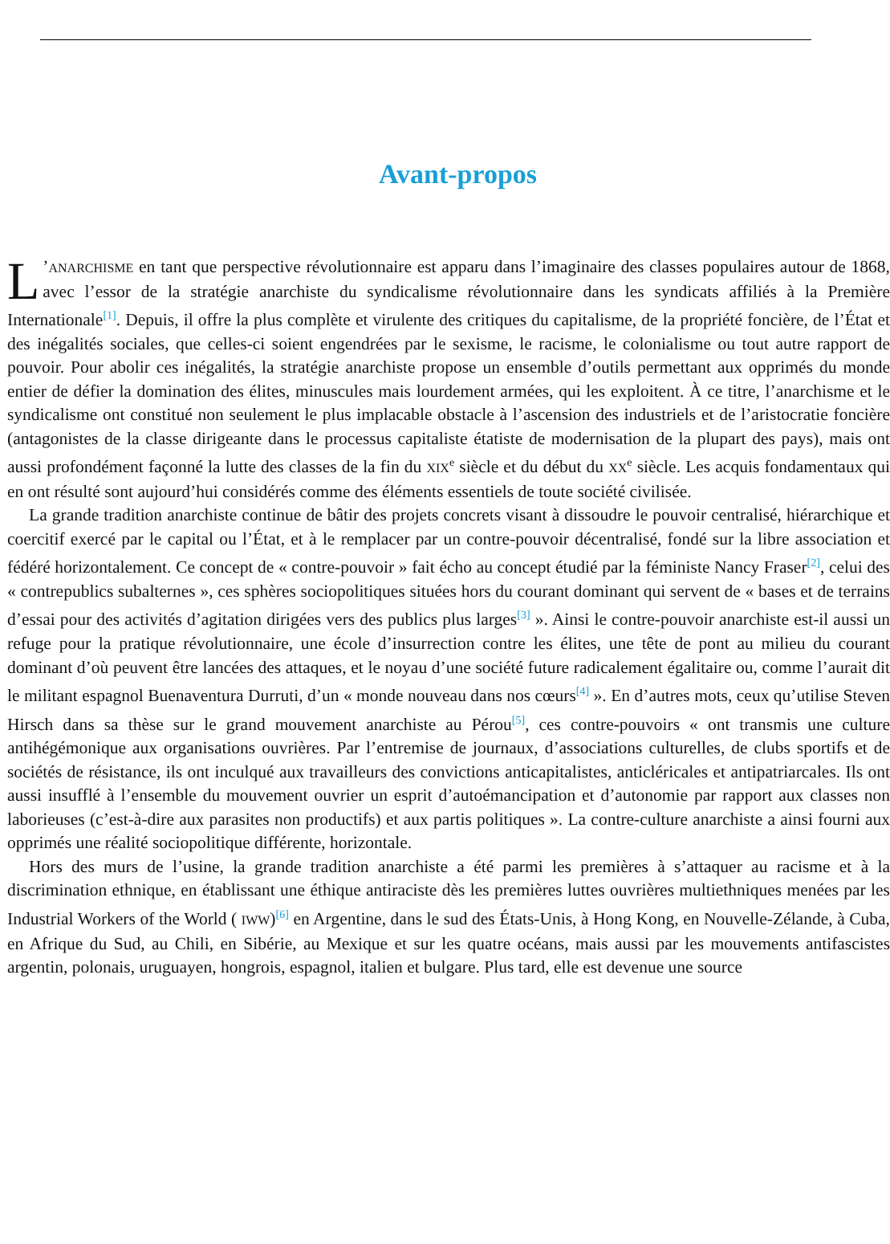Avant-propos
L’ANARCHISME en tant que perspective révolutionnaire est apparu dans l’imaginaire des classes populaires autour de 1868, avec l’essor de la stratégie anarchiste du syndicalisme révolutionnaire dans les syndicats affiliés à la Première Internationale<sup>[1]</sup>. Depuis, il offre la plus complète et virulente des critiques du capitalisme, de la propriété foncière, de l’État et des inégalités sociales, que celles-ci soient engendrées par le sexisme, le racisme, le colonialisme ou tout autre rapport de pouvoir. Pour abolir ces inégalités, la stratégie anarchiste propose un ensemble d’outils permettant aux opprimés du monde entier de défier la domination des élites, minuscules mais lourdement armées, qui les exploitent. À ce titre, l’anarchisme et le syndicalisme ont constitué non seulement le plus implacable obstacle à l’ascension des industriels et de l’aristocratie foncière (antagonistes de la classe dirigeante dans le processus capitaliste étatiste de modernisation de la plupart des pays), mais ont aussi profondément façonné la lutte des classes de la fin du XIX<sup>e</sup> siècle et du début du XX<sup>e</sup> siècle. Les acquis fondamentaux qui en ont résulté sont aujourd’hui considérés comme des éléments essentiels de toute société civilisée.
La grande tradition anarchiste continue de bâtir des projets concrets visant à dissoudre le pouvoir centralisé, hiérarchique et coercitif exercé par le capital ou l’État, et à le remplacer par un contre-pouvoir décentralisé, fondé sur la libre association et fédéré horizontalement. Ce concept de « contre-pouvoir » fait écho au concept étudié par la féministe Nancy Fraser<sup>[2]</sup>, celui des « contrepublics subalternes », ces sphères sociopolitiques situées hors du courant dominant qui servent de « bases et de terrains d’essai pour des activités d’agitation dirigées vers des publics plus larges<sup>[3]</sup> ». Ainsi le contre-pouvoir anarchiste est-il aussi un refuge pour la pratique révolutionnaire, une école d’insurrection contre les élites, une tête de pont au milieu du courant dominant d’où peuvent être lancées des attaques, et le noyau d’une société future radicalement égalitaire ou, comme l’aurait dit le militant espagnol Buenaventura Durruti, d’un « monde nouveau dans nos cœurs<sup>[4]</sup> ». En d’autres mots, ceux qu’utilise Steven Hirsch dans sa thèse sur le grand mouvement anarchiste au Pérou<sup>[5]</sup>, ces contre-pouvoirs « ont transmis une culture antihégémonique aux organisations ouvrières. Par l’entremise de journaux, d’associations culturelles, de clubs sportifs et de sociétés de résistance, ils ont inculqué aux travailleurs des convictions anticapitalistes, anticléricales et antipatriarcales. Ils ont aussi insufflé à l’ensemble du mouvement ouvrier un esprit d’autoémancipation et d’autonomie par rapport aux classes non laborieuses (c’est-à-dire aux parasites non productifs) et aux partis politiques ». La contre-culture anarchiste a ainsi fourni aux opprimés une réalité sociopolitique différente, horizontale.
Hors des murs de l’usine, la grande tradition anarchiste a été parmi les premières à s’attaquer au racisme et à la discrimination ethnique, en établissant une éthique antiraciste dès les premières luttes ouvrières multiethniques menées par les Industrial Workers of the World ( IWW)<sup>[6]</sup> en Argentine, dans le sud des États-Unis, à Hong Kong, en Nouvelle-Zélande, à Cuba, en Afrique du Sud, au Chili, en Sibérie, au Mexique et sur les quatre océans, mais aussi par les mouvements antifascistes argentin, polonais, uruguayen, hongrois, espagnol, italien et bulgare. Plus tard, elle est devenue une source